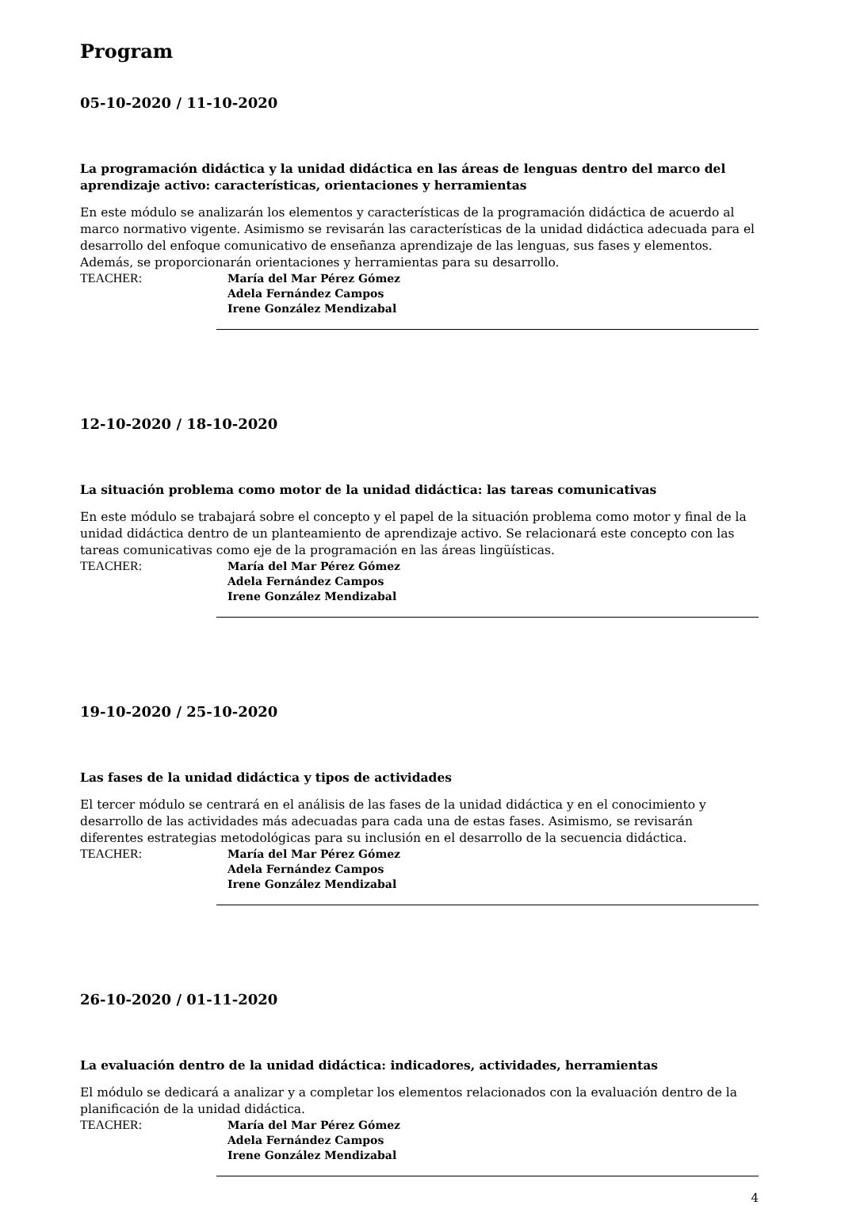Program
05-10-2020 / 11-10-2020
La programación didáctica y la unidad didáctica en las áreas de lenguas dentro del marco del aprendizaje activo: características, orientaciones y herramientas
En este módulo se analizarán los elementos y características de la programación didáctica de acuerdo al marco normativo vigente. Asimismo se revisarán las características de la unidad didáctica adecuada para el desarrollo del enfoque comunicativo de enseñanza aprendizaje de las lenguas, sus fases y elementos. Además, se proporcionarán orientaciones y herramientas para su desarrollo.
TEACHER:
María del Mar Pérez Gómez
Adela Fernández Campos
Irene González Mendizabal
12-10-2020 / 18-10-2020
La situación problema como motor de la unidad didáctica: las tareas comunicativas
En este módulo se trabajará sobre el concepto y el papel de la situación problema como motor y final de la unidad didáctica dentro de un planteamiento de aprendizaje activo. Se relacionará este concepto con las tareas comunicativas como eje de la programación en las áreas lingüísticas.
TEACHER:
María del Mar Pérez Gómez
Adela Fernández Campos
Irene González Mendizabal
19-10-2020 / 25-10-2020
Las fases de la unidad didáctica y tipos de actividades
El tercer módulo se centrará en el análisis de las fases de la unidad didáctica y en el conocimiento y desarrollo de las actividades más adecuadas para cada una de estas fases. Asimismo, se revisarán diferentes estrategias metodológicas para su inclusión en el desarrollo de la secuencia didáctica.
TEACHER:
María del Mar Pérez Gómez
Adela Fernández Campos
Irene González Mendizabal
26-10-2020 / 01-11-2020
La evaluación dentro de la unidad didáctica: indicadores, actividades, herramientas
El módulo se dedicará a analizar y a completar los elementos relacionados con la evaluación dentro de la planificación de la unidad didáctica.
TEACHER:
María del Mar Pérez Gómez
Adela Fernández Campos
Irene González Mendizabal
4